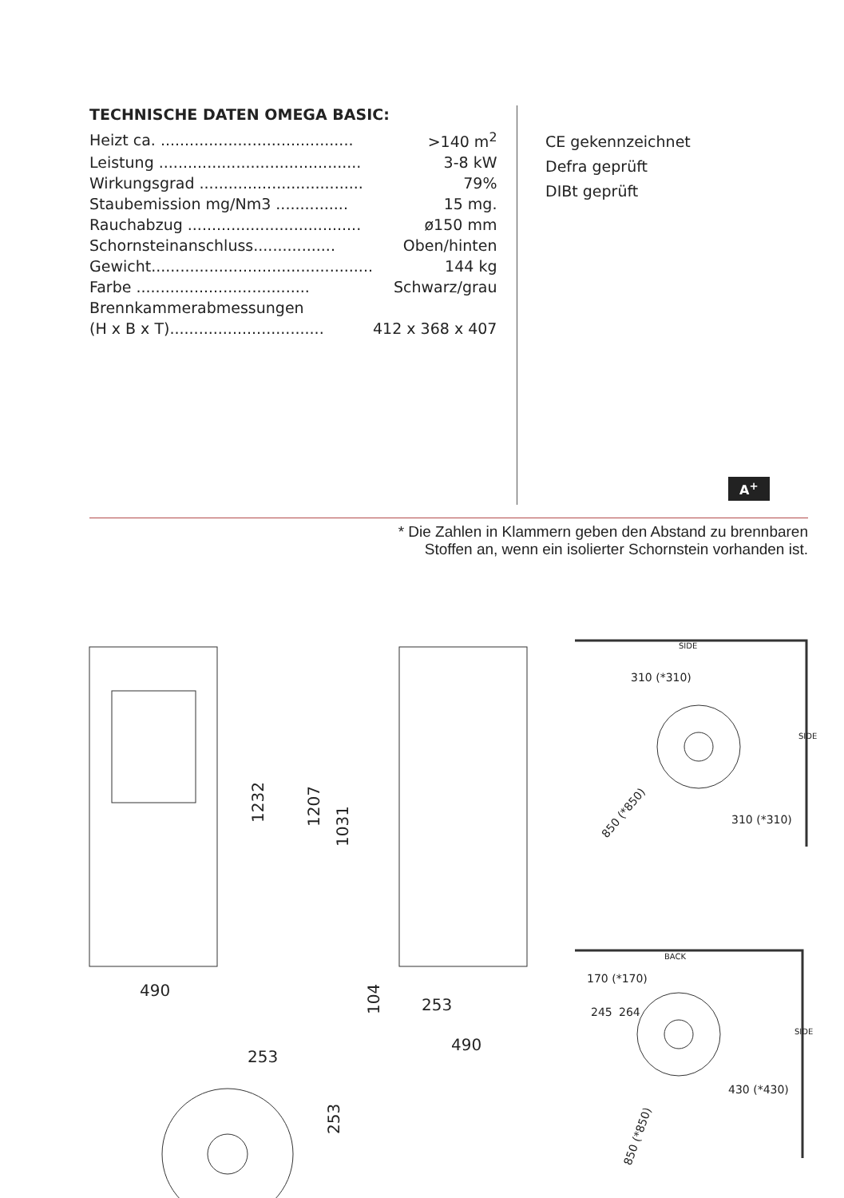TECHNISCHE DATEN OMEGA BASIC:
| Heizt ca. ........................................ | >140 m<sup>2</sup> |
| Leistung .......................................... | 3-8 kW |
| Wirkungsgrad .................................. | 79% |
| Staubemission mg/Nm3 ............... | 15 mg. |
| Rauchabzug .................................... | ø150 mm |
| Schornsteinanschluss................. | Oben/hinten |
| Gewicht.............................................. | 144 kg |
| Farbe .................................... | Schwarz/grau |
| Brennkammerabmessungen | |
| (H x B x T)................................ | 412 x 368 x 407 |
CE gekennzeichnet
Defra geprüft
DIBt geprüft
A<sup>+</sup>
* Die Zahlen in Klammern geben den Abstand zu brennbaren
Stoffen an, wenn ein isolierter Schornstein vorhanden ist.
490
253
490
253
1232
1207
1031
104
253
SIDE
310 (*310)
310 (*310)
850 (*850)
BACK
170 (*170)
245
264
430 (*430)
850 (*850)
SIDE
SIDE